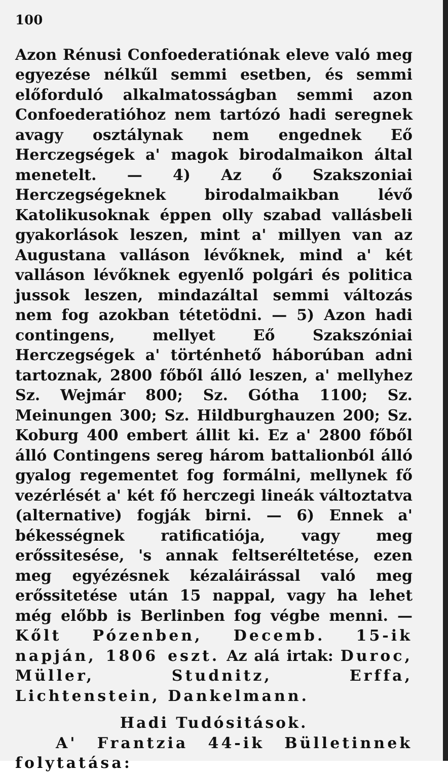100
Azon Rénusi Confoederatiónak eleve való meg egyezése nélkűl semmi esetben, és semmi előforduló alkalmatosságban semmi azon Confoederatióhoz nem tartózó hadi seregnek avagy osztálynak nem engednek Eő Herczegségek a' magok birodalmaikon által menetelt. — 4) Az ő Szakszoniai Herczegségeknek birodalmaikban lévő Katolikusoknak éppen olly szabad vallásbeli gyakorlások leszen, mint a' millyen van az Augustana valláson lévőknek, mind a' két valláson lévőknek egyenlő polgári és politica jussok leszen, mindazáltal semmi változás nem fog azokban tétetödni. — 5) Azon hadi contingens, mellyet Eő Szakszóniai Herczegségek a' történhető háborúban adni tartoznak, 2800 főből álló leszen, a' mellyhez Sz. Wejmár 800; Sz. Gótha 1100; Sz. Meinungen 300; Sz. Hildburghauzen 200; Sz. Koburg 400 embert állit ki. Ez a' 2800 főből álló Contingens sereg három battalionból álló gyalog regementet fog formálni, mellynek fő vezérlését a' két fő herczegi lineák változtatva (alternative) fogják birni. — 6) Ennek a' békességnek ratificatiója, vagy meg erőssitesése, 's annak feltseréltetése, ezen meg egyézésnek kézaláirással való meg erőssitetése után 15 nappal, vagy ha lehet még előbb is Berlinben fog végbe menni. — Kőlt Pózenben, Decemb. 15-ik napján, 1806 eszt. Az alá irtak: Duroc, Müller, Studnitz, Erffa, Lichtenstein, Dankelmann.
Hadi Tudósitások.
A' Frantzia 44-ik Bülletinnek folytatása: